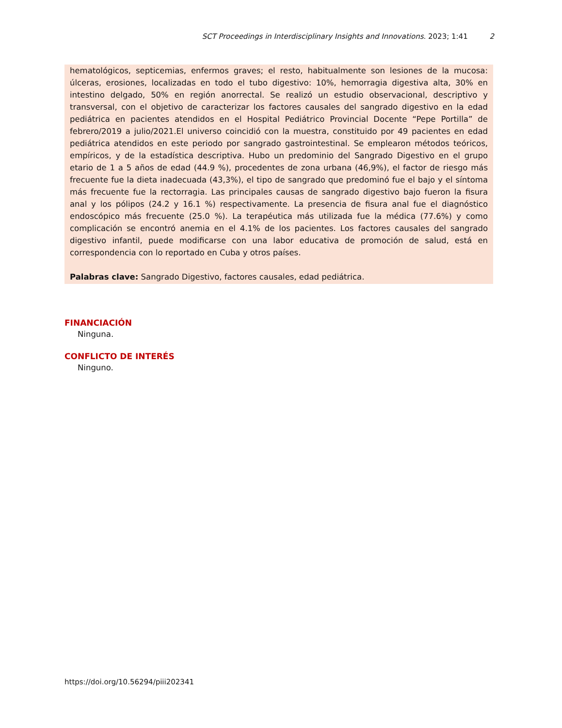SCT Proceedings in Interdisciplinary Insights and Innovations. 2023; 1:41 2
hematológicos, septicemias, enfermos graves; el resto, habitualmente son lesiones de la mucosa: úlceras, erosiones, localizadas en todo el tubo digestivo: 10%, hemorragia digestiva alta, 30% en intestino delgado, 50% en región anorrectal. Se realizó un estudio observacional, descriptivo y transversal, con el objetivo de caracterizar los factores causales del sangrado digestivo en la edad pediátrica en pacientes atendidos en el Hospital Pediátrico Provincial Docente “Pepe Portilla” de febrero/2019 a julio/2021.El universo coincidió con la muestra, constituido por 49 pacientes en edad pediátrica atendidos en este periodo por sangrado gastrointestinal. Se emplearon métodos teóricos, empíricos, y de la estadística descriptiva. Hubo un predominio del Sangrado Digestivo en el grupo etario de 1 a 5 años de edad (44.9 %), procedentes de zona urbana (46,9%), el factor de riesgo más frecuente fue la dieta inadecuada (43,3%), el tipo de sangrado que predominó fue el bajo y el síntoma más frecuente fue la rectorragia. Las principales causas de sangrado digestivo bajo fueron la fisura anal y los pólipos (24.2 y 16.1 %) respectivamente. La presencia de fisura anal fue el diagnóstico endoscópico más frecuente (25.0 %). La terapéutica más utilizada fue la médica (77.6%) y como complicación se encontró anemia en el 4.1% de los pacientes. Los factores causales del sangrado digestivo infantil, puede modificarse con una labor educativa de promoción de salud, está en correspondencia con lo reportado en Cuba y otros países.
Palabras clave: Sangrado Digestivo, factores causales, edad pediátrica.
FINANCIACIÓN
Ninguna.
CONFLICTO DE INTERÉS
Ninguno.
https://doi.org/10.56294/piii202341